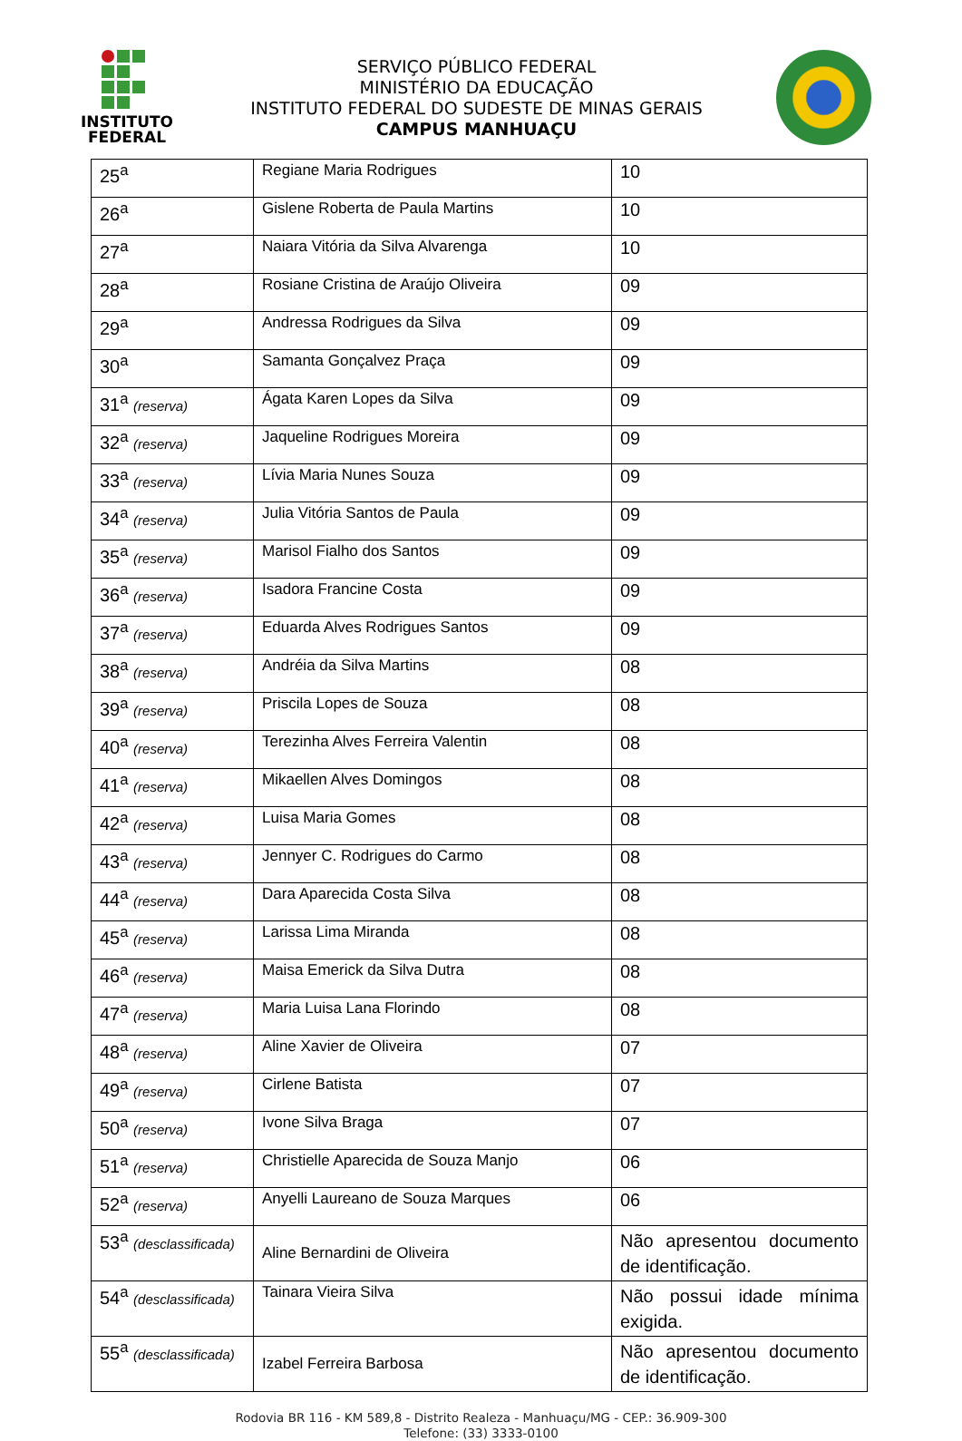INSTITUTO
FEDERAL
SERVIÇO PÚBLICO FEDERAL
MINISTÉRIO DA EDUCAÇÃO
INSTITUTO FEDERAL DO SUDESTE DE MINAS GERAIS
CAMPUS MANHUAÇU
| 25<sup>a</sup> | Regiane Maria Rodrigues | 10 |
| 26<sup>a</sup> | Gislene Roberta de Paula Martins | 10 |
| 27<sup>a</sup> | Naiara Vitória da Silva Alvarenga | 10 |
| 28<sup>a</sup> | Rosiane Cristina de Araújo Oliveira | 09 |
| 29<sup>a</sup> | Andressa Rodrigues da Silva | 09 |
| 30<sup>a</sup> | Samanta Gonçalvez Praça | 09 |
| 31<sup>a</sup> (reserva) | Ágata Karen Lopes da Silva | 09 |
| 32<sup>a</sup> (reserva) | Jaqueline Rodrigues Moreira | 09 |
| 33<sup>a</sup> (reserva) | Lívia Maria Nunes Souza | 09 |
| 34<sup>a</sup> (reserva) | Julia Vitória Santos de Paula | 09 |
| 35<sup>a</sup> (reserva) | Marisol Fialho dos Santos | 09 |
| 36<sup>a</sup> (reserva) | Isadora Francine Costa | 09 |
| 37<sup>a</sup> (reserva) | Eduarda Alves Rodrigues Santos | 09 |
| 38<sup>a</sup> (reserva) | Andréia da Silva Martins | 08 |
| 39<sup>a</sup> (reserva) | Priscila Lopes de Souza | 08 |
| 40<sup>a</sup> (reserva) | Terezinha Alves Ferreira Valentin | 08 |
| 41<sup>a</sup> (reserva) | Mikaellen Alves Domingos | 08 |
| 42<sup>a</sup> (reserva) | Luisa Maria Gomes | 08 |
| 43<sup>a</sup> (reserva) | Jennyer C. Rodrigues do Carmo | 08 |
| 44<sup>a</sup> (reserva) | Dara Aparecida Costa Silva | 08 |
| 45<sup>a</sup> (reserva) | Larissa Lima Miranda | 08 |
| 46<sup>a</sup> (reserva) | Maisa Emerick da Silva Dutra | 08 |
| 47<sup>a</sup> (reserva) | Maria Luisa Lana Florindo | 08 |
| 48<sup>a</sup> (reserva) | Aline Xavier de Oliveira | 07 |
| 49<sup>a</sup> (reserva) | Cirlene Batista | 07 |
| 50<sup>a</sup> (reserva) | Ivone Silva Braga | 07 |
| 51<sup>a</sup> (reserva) | Christielle Aparecida de Souza Manjo | 06 |
| 52<sup>a</sup> (reserva) | Anyelli Laureano de Souza Marques | 06 |
| 53<sup>a</sup> (desclassificada) | Aline Bernardini de Oliveira | Não apresentou documento de identificação. |
| 54<sup>a</sup> (desclassificada) | Tainara Vieira Silva | Não possui idade mínima exigida. |
| 55<sup>a</sup> (desclassificada) | Izabel Ferreira Barbosa | Não apresentou documento de identificação. |
Rodovia BR 116 - KM 589,8 - Distrito Realeza - Manhuaçu/MG - CEP.: 36.909-300
Telefone: (33) 3333-0100